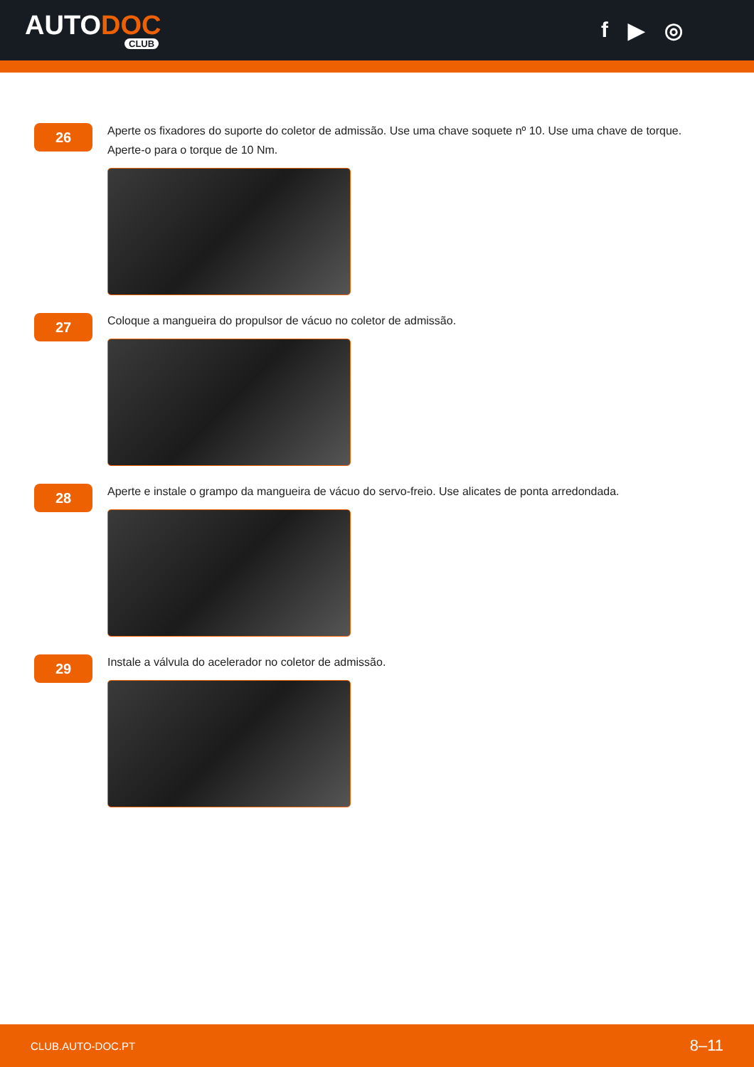AUTODOC
CLUB
f ▶ ◎
26
Aperte os fixadores do suporte do coletor de admissão. Use uma chave soquete nº 10. Use uma chave de torque. Aperte-o para o torque de 10 Nm.
27
Coloque a mangueira do propulsor de vácuo no coletor de admissão.
28
Aperte e instale o grampo da mangueira de vácuo do servo-freio. Use alicates de ponta arredondada.
29
Instale a válvula do acelerador no coletor de admissão.
CLUB.AUTO-DOC.PT 8–11